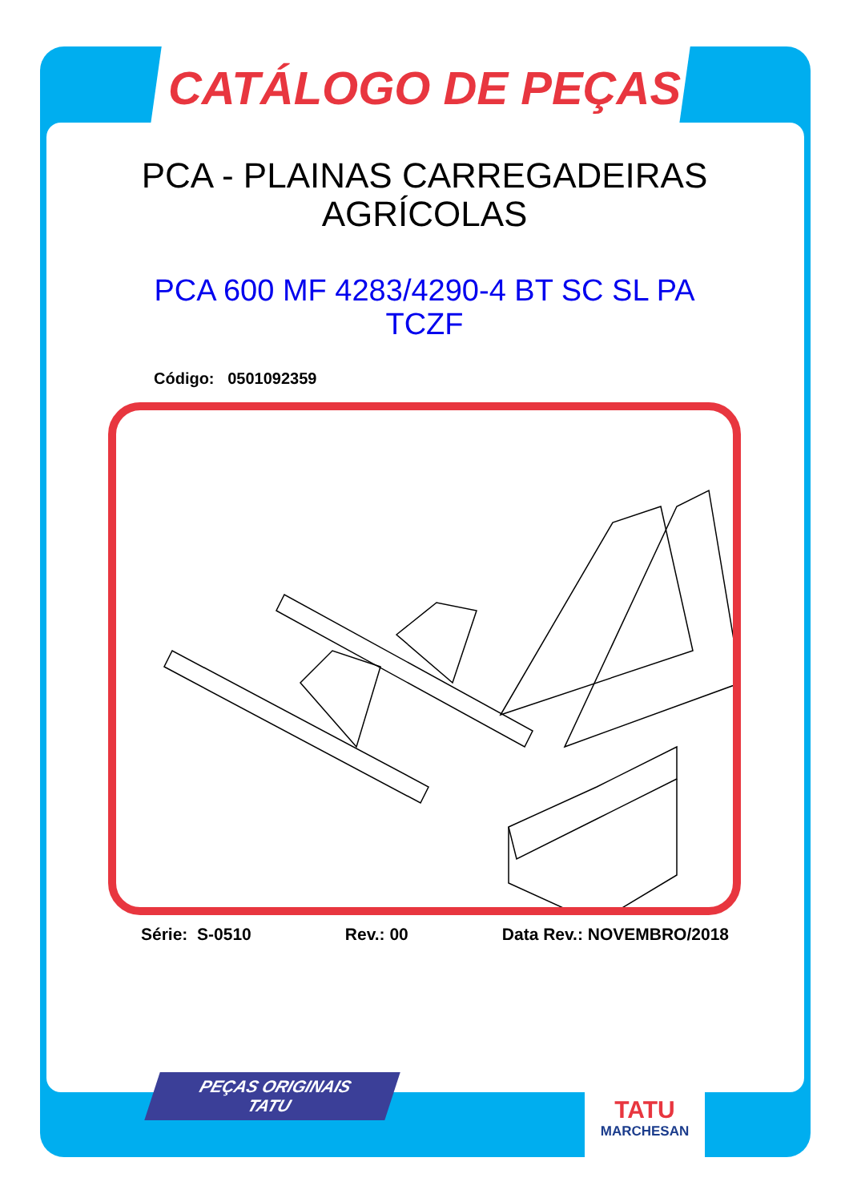CATÁLOGO DE PEÇAS
PCA - PLAINAS CARREGADEIRAS
AGRÍCOLAS
PCA 600 MF 4283/4290-4 BT SC SL PA
TCZF
Código: 0501092359
Série: S-0510 Rev.: 00 Data Rev.: NOVEMBRO/2018
PEÇAS ORIGINAIS
TATU
TATU
MARCHESAN